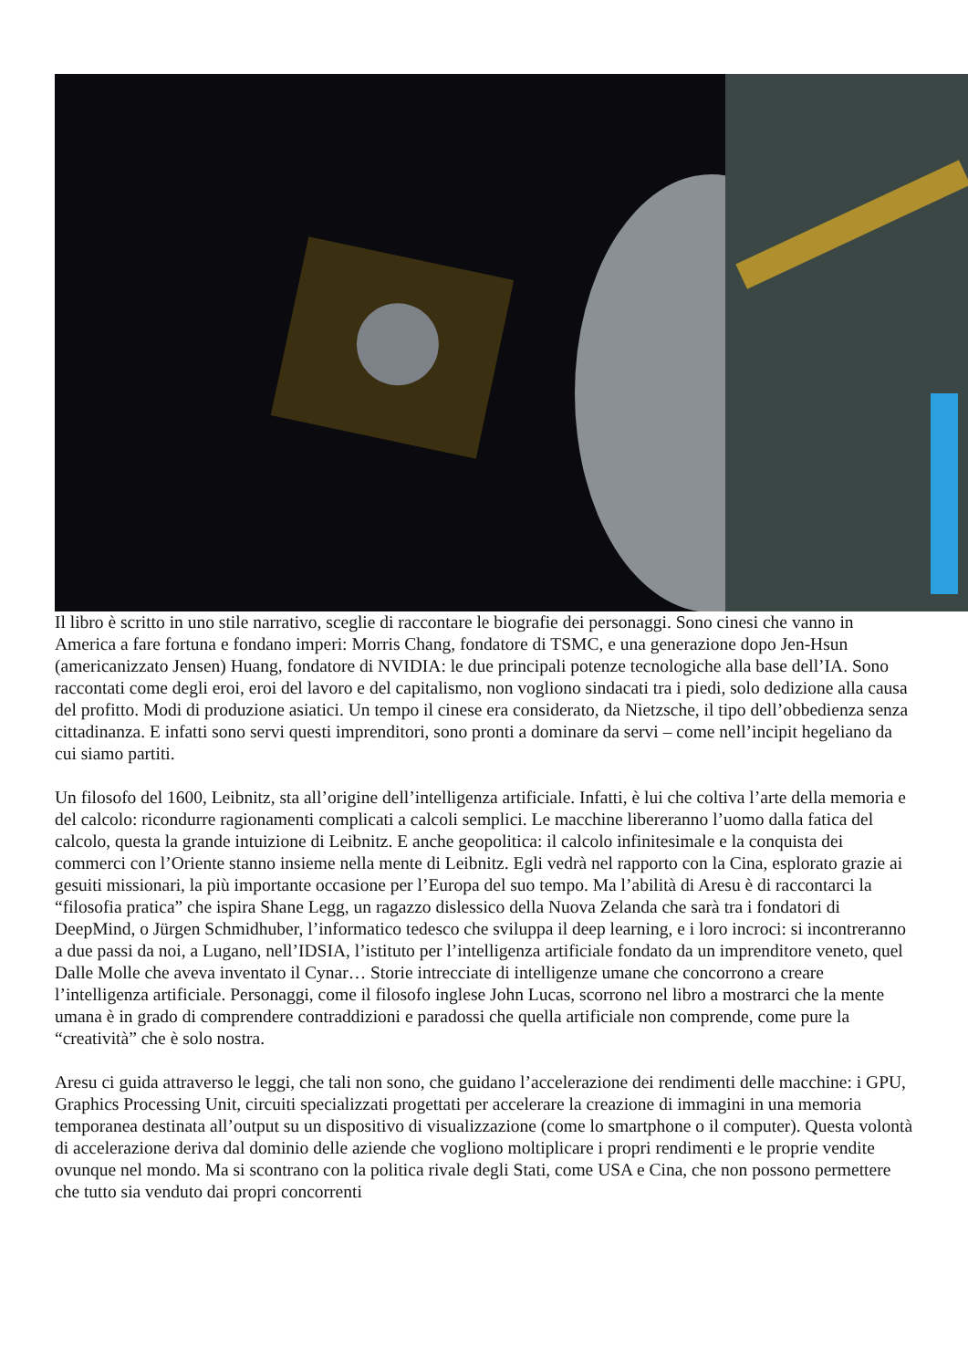Il libro è scritto in uno stile narrativo, sceglie di raccontare le biografie dei personaggi. Sono cinesi che vanno in America a fare fortuna e fondano imperi: Morris Chang, fondatore di TSMC, e una generazione dopo Jen-Hsun (americanizzato Jensen) Huang, fondatore di NVIDIA: le due principali potenze tecnologiche alla base dell’IA. Sono raccontati come degli eroi, eroi del lavoro e del capitalismo, non vogliono sindacati tra i piedi, solo dedizione alla causa del profitto. Modi di produzione asiatici. Un tempo il cinese era considerato, da Nietzsche, il tipo dell’obbedienza senza cittadinanza. E infatti sono servi questi imprenditori, sono pronti a dominare da servi – come nell’incipit hegeliano da cui siamo partiti.
Un filosofo del 1600, Leibnitz, sta all’origine dell’intelligenza artificiale. Infatti, è lui che coltiva l’arte della memoria e del calcolo: ricondurre ragionamenti complicati a calcoli semplici. Le macchine libereranno l’uomo dalla fatica del calcolo, questa la grande intuizione di Leibnitz. E anche geopolitica: il calcolo infinitesimale e la conquista dei commerci con l’Oriente stanno insieme nella mente di Leibnitz. Egli vedrà nel rapporto con la Cina, esplorato grazie ai gesuiti missionari, la più importante occasione per l’Europa del suo tempo. Ma l’abilità di Aresu è di raccontarci la “filosofia pratica” che ispira Shane Legg, un ragazzo dislessico della Nuova Zelanda che sarà tra i fondatori di DeepMind, o Jürgen Schmidhuber, l’informatico tedesco che sviluppa il deep learning, e i loro incroci: si incontreranno a due passi da noi, a Lugano, nell’IDSIA, l’istituto per l’intelligenza artificiale fondato da un imprenditore veneto, quel Dalle Molle che aveva inventato il Cynar… Storie intrecciate di intelligenze umane che concorrono a creare l’intelligenza artificiale. Personaggi, come il filosofo inglese John Lucas, scorrono nel libro a mostrarci che la mente umana è in grado di comprendere contraddizioni e paradossi che quella artificiale non comprende, come pure la “creatività” che è solo nostra.
Aresu ci guida attraverso le leggi, che tali non sono, che guidano l’accelerazione dei rendimenti delle macchine: i GPU, Graphics Processing Unit, circuiti specializzati progettati per accelerare la creazione di immagini in una memoria temporanea destinata all’output su un dispositivo di visualizzazione (come lo smartphone o il computer). Questa volontà di accelerazione deriva dal dominio delle aziende che vogliono moltiplicare i propri rendimenti e le proprie vendite ovunque nel mondo. Ma si scontrano con la politica rivale degli Stati, come USA e Cina, che non possono permettere che tutto sia venduto dai propri concorrenti